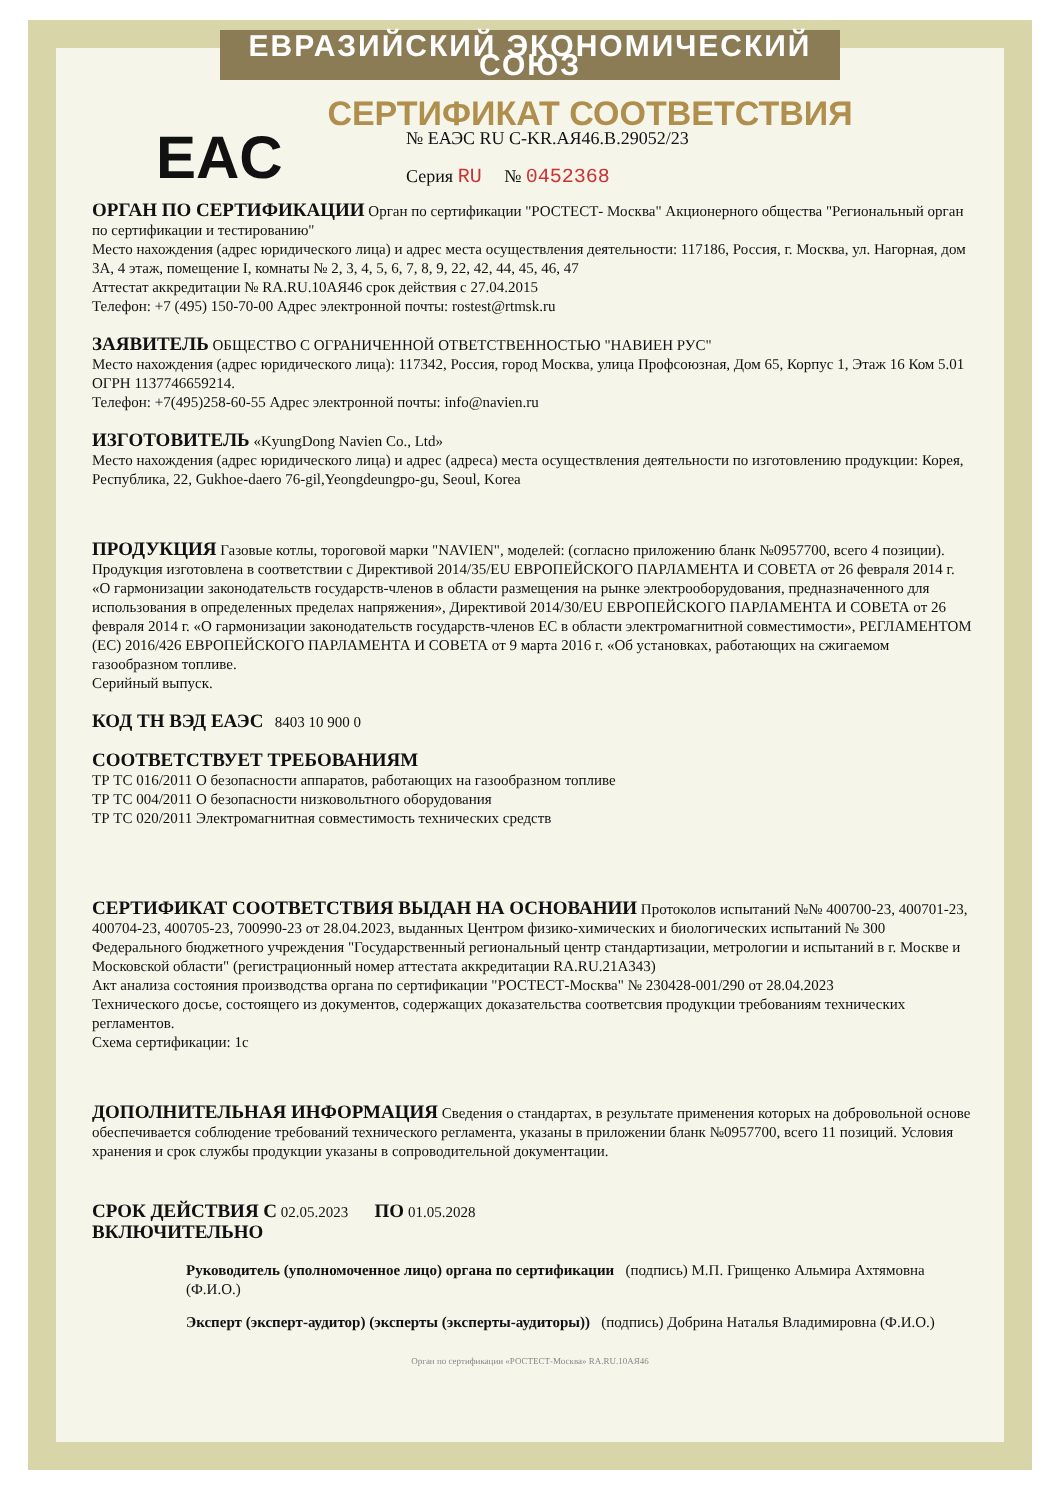ЕВРАЗИЙСКИЙ ЭКОНОМИЧЕСКИЙ СОЮЗ
СЕРТИФИКАТ СООТВЕТСТВИЯ
EAC
№ ЕАЭС RU C-KR.АЯ46.В.29052/23
Серия RU № 0452368
ОРГАН ПО СЕРТИФИКАЦИИ Орган по сертификации "РОСТЕСТ- Москва" Акционерного общества "Региональный орган по сертификации и тестированию"
Место нахождения (адрес юридического лица) и адрес места осуществления деятельности: 117186, Россия, г. Москва, ул. Нагорная, дом 3А, 4 этаж, помещение I, комнаты № 2, 3, 4, 5, 6, 7, 8, 9, 22, 42, 44, 45, 46, 47
Аттестат аккредитации № RA.RU.10АЯ46 срок действия с 27.04.2015
Телефон: +7 (495) 150-70-00 Адрес электронной почты: rostest@rtmsk.ru
ЗАЯВИТЕЛЬ ОБЩЕСТВО С ОГРАНИЧЕННОЙ ОТВЕТСТВЕННОСТЬЮ "НАВИЕН РУС"
Место нахождения (адрес юридического лица): 117342, Россия, город Москва, улица Профсоюзная, Дом 65, Корпус 1, Этаж 16 Ком 5.01
ОГРН 1137746659214.
Телефон: +7(495)258-60-55 Адрес электронной почты: info@navien.ru
ИЗГОТОВИТЕЛЬ «KyungDong Navien Co., Ltd»
Место нахождения (адрес юридического лица) и адрес (адреса) места осуществления деятельности по изготовлению продукции: Корея, Республика, 22, Gukhoe-daero 76-gil,Yeongdeungpo-gu, Seoul, Korea
ПРОДУКЦИЯ Газовые котлы, тороговой марки "NAVIEN", моделей: (согласно приложению бланк №0957700, всего 4 позиции). Продукция изготовлена в соответствии с Директивой 2014/35/EU ЕВРОПЕЙСКОГО ПАРЛАМЕНТА И СОВЕТА от 26 февраля 2014 г. «О гармонизации законодательств государств-членов в области размещения на рынке электрооборудования, предназначенного для использования в определенных пределах напряжения», Директивой 2014/30/EU ЕВРОПЕЙСКОГО ПАРЛАМЕНТА И СОВЕТА от 26 февраля 2014 г. «О гармонизации законодательств государств-членов ЕС в области электромагнитной совместимости», РЕГЛАМЕНТОМ (ЕС) 2016/426 ЕВРОПЕЙСКОГО ПАРЛАМЕНТА И СОВЕТА от 9 марта 2016 г. «Об установках, работающих на сжигаемом газообразном топливе.
Серийный выпуск.
КОД ТН ВЭД ЕАЭС 8403 10 900 0
СООТВЕТСТВУЕТ ТРЕБОВАНИЯМ
ТР ТС 016/2011 О безопасности аппаратов, работающих на газообразном топливе
ТР ТС 004/2011 О безопасности низковольтного оборудования
ТР ТС 020/2011 Электромагнитная совместимость технических средств
СЕРТИФИКАТ СООТВЕТСТВИЯ ВЫДАН НА ОСНОВАНИИ Протоколов испытаний №№ 400700-23, 400701-23, 400704-23, 400705-23, 700990-23 от 28.04.2023, выданных Центром физико-химических и биологических испытаний № 300 Федерального бюджетного учреждения "Государственный региональный центр стандартизации, метрологии и испытаний в г. Москве и Московской области" (регистрационный номер аттестата аккредитации RA.RU.21А343)
Акт анализа состояния производства органа по сертификации "РОСТЕСТ-Москва" № 230428-001/290 от 28.04.2023
Технического досье, состоящего из документов, содержащих доказательства соответсвия продукции требованиям технических регламентов.
Схема сертификации: 1с
ДОПОЛНИТЕЛЬНАЯ ИНФОРМАЦИЯ Сведения о стандартах, в результате применения которых на добровольной основе обеспечивается соблюдение требований технического регламента, указаны в приложении бланк №0957700, всего 11 позиций. Условия хранения и срок службы продукции указаны в сопроводительной документации.
СРОК ДЕЙСТВИЯ С 02.05.2023 ПО 01.05.2028
ВКЛЮЧИТЕЛЬНО
Руководитель (уполномоченное лицо) органа по сертификации (подпись) М.П. Грищенко Альмира Ахтямовна (Ф.И.О.)
Эксперт (эксперт-аудитор) (эксперты (эксперты-аудиторы)) (подпись) Добрина Наталья Владимировна (Ф.И.О.)
Орган по сертификации «РОСТЕСТ-Москва» RA.RU.10АЯ46